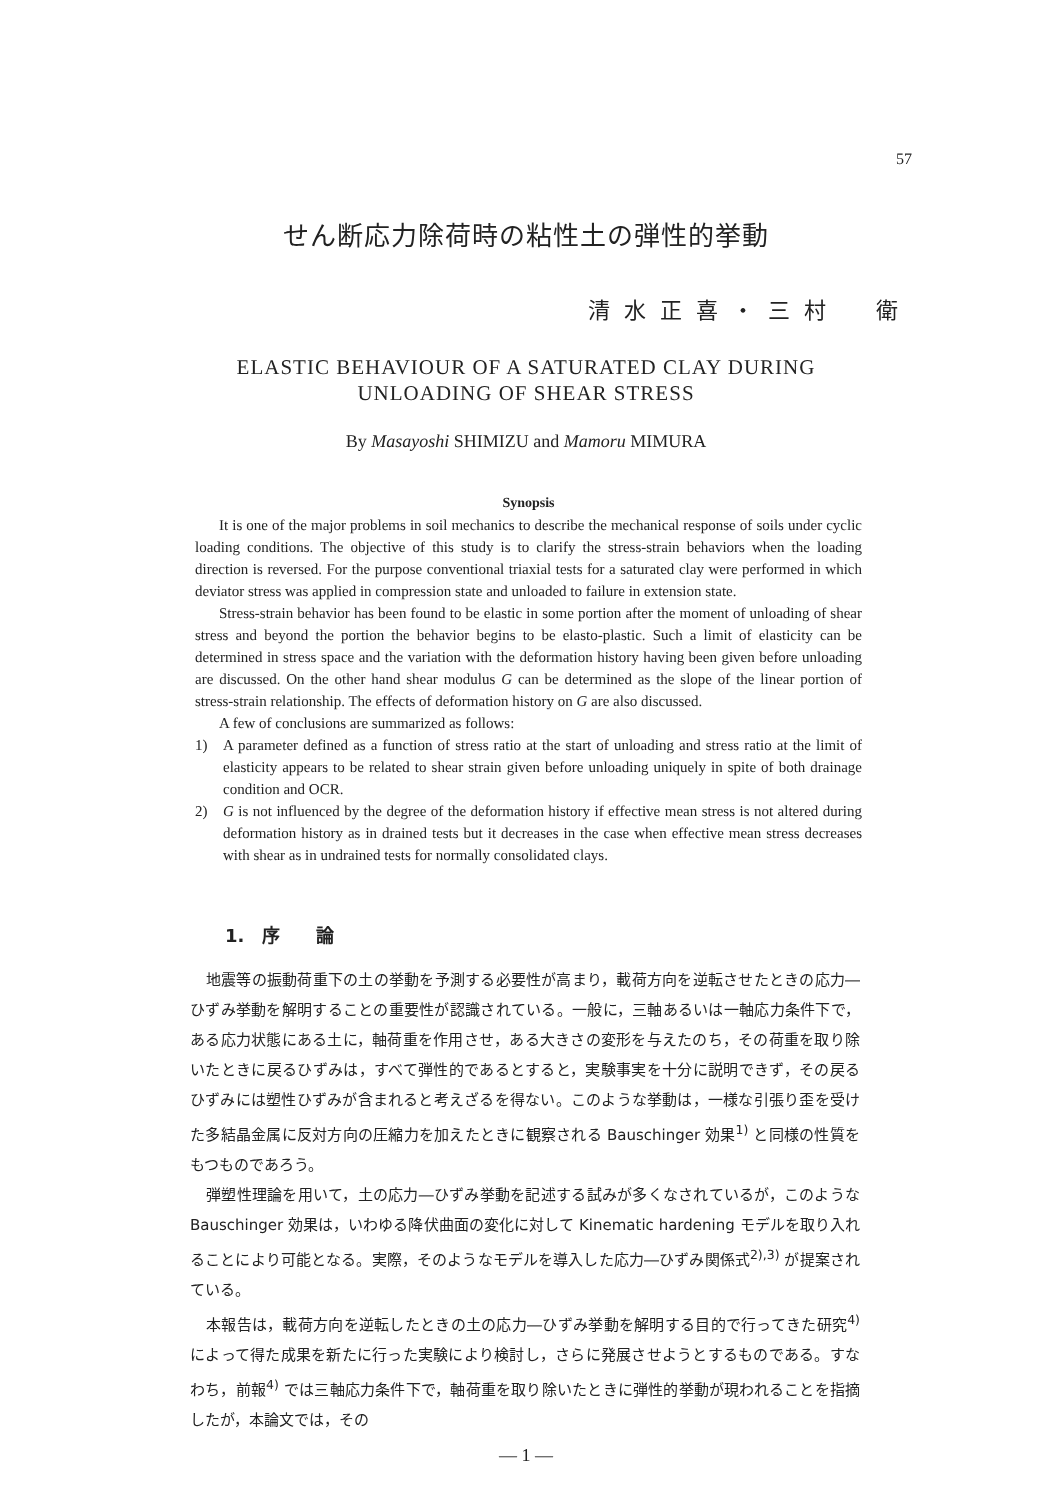57
せん断応力除荷時の粘性土の弾性的挙動
清水正喜・三村　衛
ELASTIC BEHAVIOUR OF A SATURATED CLAY DURING
UNLOADING OF SHEAR STRESS
By Masayoshi SHIMIZU and Mamoru MIMURA
Synopsis
It is one of the major problems in soil mechanics to describe the mechanical response of soils under cyclic loading conditions. The objective of this study is to clarify the stress-strain behaviors when the loading direction is reversed. For the purpose conventional triaxial tests for a saturated clay were performed in which deviator stress was applied in compression state and unloaded to failure in extension state.
Stress-strain behavior has been found to be elastic in some portion after the moment of unloading of shear stress and beyond the portion the behavior begins to be elasto-plastic. Such a limit of elasticity can be determined in stress space and the variation with the deformation history having been given before unloading are discussed. On the other hand shear modulus G can be determined as the slope of the linear portion of stress-strain relationship. The effects of deformation history on G are also discussed.
A few of conclusions are summarized as follows:
1) A parameter defined as a function of stress ratio at the start of unloading and stress ratio at the limit of elasticity appears to be related to shear strain given before unloading uniquely in spite of both drainage condition and OCR.
2) G is not influenced by the degree of the deformation history if effective mean stress is not altered during deformation history as in drained tests but it decreases in the case when effective mean stress decreases with shear as in undrained tests for normally consolidated clays.
1.　序　　論
地震等の振動荷重下の土の挙動を予測する必要性が高まり，載荷方向を逆転させたときの応力―ひずみ挙動を解明することの重要性が認識されている。一般に，三軸あるいは一軸応力条件下で，ある応力状態にある土に，軸荷重を作用させ，ある大きさの変形を与えたのち，その荷重を取り除いたときに戻るひずみは，すべて弾性的であるとすると，実験事実を十分に説明できず，その戻るひずみには塑性ひずみが含まれると考えざるを得ない。このような挙動は，一様な引張り歪を受けた多結晶金属に反対方向の圧縮力を加えたときに観察される Bauschinger 効果<sup>1)</sup> と同様の性質をもつものであろう。
弾塑性理論を用いて，土の応力―ひずみ挙動を記述する試みが多くなされているが，このような Bauschinger 効果は，いわゆる降伏曲面の変化に対して Kinematic hardening モデルを取り入れることにより可能となる。実際，そのようなモデルを導入した応力―ひずみ関係式<sup>2),3)</sup> が提案されている。
本報告は，載荷方向を逆転したときの土の応力―ひずみ挙動を解明する目的で行ってきた研究<sup>4)</sup> によって得た成果を新たに行った実験により検討し，さらに発展させようとするものである。すなわち，前報<sup>4)</sup> では三軸応力条件下で，軸荷重を取り除いたときに弾性的挙動が現われることを指摘したが，本論文では，その
— 1 —